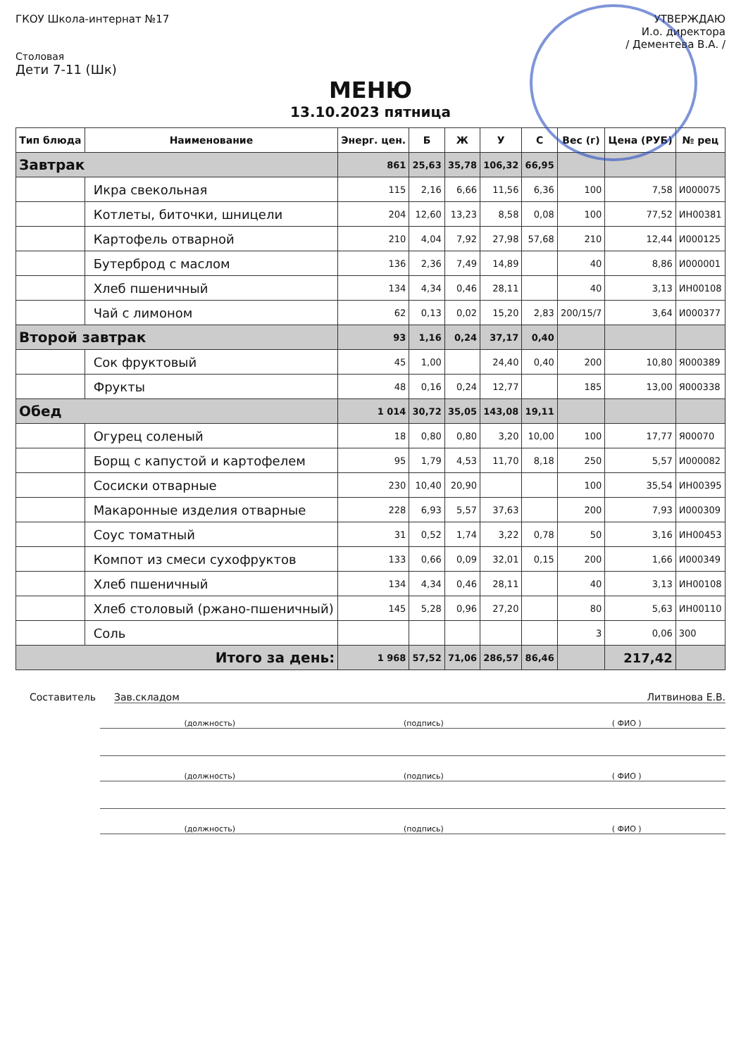ГКОУ Школа-интернат №17 УТВЕРЖДАЮ
И.о. директора
/ Дементева В.А. /
Столовая
Дети 7-11 (Шк)
МЕНЮ
13.10.2023 пятница
| Тип блюда | Наименование | Энерг. цен. | Б | Ж | У | С | Вес (г) | Цена (РУБ) | № рец |
| --- | --- | --- | --- | --- | --- | --- | --- | --- | --- |
| Завтрак | | 861 | 25,63 | 35,78 | 106,32 | 66,95 | | | |
| | Икра свекольная | 115 | 2,16 | 6,66 | 11,56 | 6,36 | 100 | 7,58 | И000075 |
| | Котлеты, биточки, шницели | 204 | 12,60 | 13,23 | 8,58 | 0,08 | 100 | 77,52 | ИН00381 |
| | Картофель отварной | 210 | 4,04 | 7,92 | 27,98 | 57,68 | 210 | 12,44 | И000125 |
| | Бутерброд с маслом | 136 | 2,36 | 7,49 | 14,89 | | 40 | 8,86 | И000001 |
| | Хлеб пшеничный | 134 | 4,34 | 0,46 | 28,11 | | 40 | 3,13 | ИН00108 |
| | Чай с лимоном | 62 | 0,13 | 0,02 | 15,20 | 2,83 | 200/15/7 | 3,64 | И000377 |
| Второй завтрак | | 93 | 1,16 | 0,24 | 37,17 | 0,40 | | | |
| | Сок фруктовый | 45 | 1,00 | | 24,40 | 0,40 | 200 | 10,80 | Я000389 |
| | Фрукты | 48 | 0,16 | 0,24 | 12,77 | | 185 | 13,00 | Я000338 |
| Обед | | 1 014 | 30,72 | 35,05 | 143,08 | 19,11 | | | |
| | Огурец соленый | 18 | 0,80 | 0,80 | 3,20 | 10,00 | 100 | 17,77 | Я00070 |
| | Борщ с капустой и картофелем | 95 | 1,79 | 4,53 | 11,70 | 8,18 | 250 | 5,57 | И000082 |
| | Сосиски отварные | 230 | 10,40 | 20,90 | | | 100 | 35,54 | ИН00395 |
| | Макаронные изделия отварные | 228 | 6,93 | 5,57 | 37,63 | | 200 | 7,93 | И000309 |
| | Соус томатный | 31 | 0,52 | 1,74 | 3,22 | 0,78 | 50 | 3,16 | ИН00453 |
| | Компот из смеси сухофруктов | 133 | 0,66 | 0,09 | 32,01 | 0,15 | 200 | 1,66 | И000349 |
| | Хлеб пшеничный | 134 | 4,34 | 0,46 | 28,11 | | 40 | 3,13 | ИН00108 |
| | Хлеб столовый (ржано-пшеничный) | 145 | 5,28 | 0,96 | 27,20 | | 80 | 5,63 | ИН00110 |
| | Соль | | | | | | 3 | 0,06 | 300 |
| Итого за день: | | 1 968 | 57,52 | 71,06 | 286,57 | 86,46 | | 217,42 | |
Составитель Зав.складом Литвинова Е.В.
(должность) (подпись) ( ФИО )
(должность) (подпись) ( ФИО )
(должность) (подпись) ( ФИО )